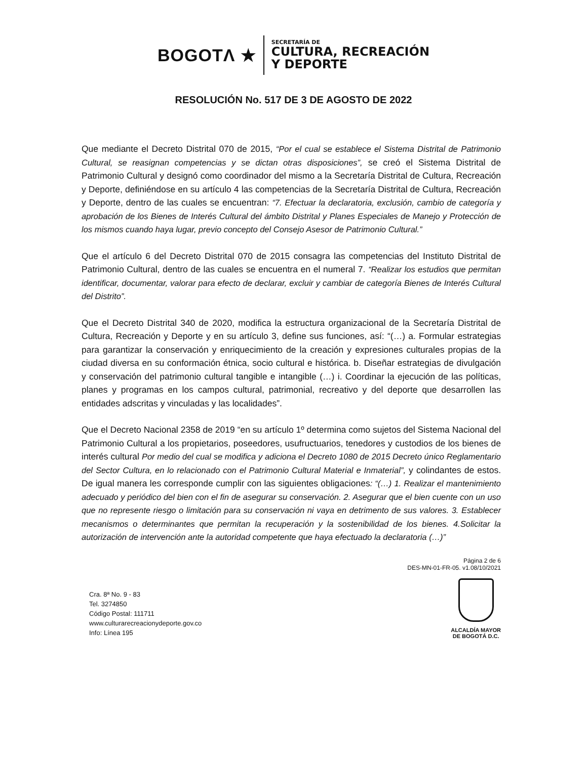BOGOTΛ ★
SECRETARÍA DE
CULTURA, RECREACIÓN
Y DEPORTE
RESOLUCIÓN No. 517 DE 3 DE AGOSTO DE 2022
Que mediante el Decreto Distrital 070 de 2015, “Por el cual se establece el Sistema Distrital de Patrimonio Cultural, se reasignan competencias y se dictan otras disposiciones”, se creó el Sistema Distrital de Patrimonio Cultural y designó como coordinador del mismo a la Secretaría Distrital de Cultura, Recreación y Deporte, definiéndose en su artículo 4 las competencias de la Secretaría Distrital de Cultura, Recreación y Deporte, dentro de las cuales se encuentran: “7. Efectuar la declaratoria, exclusión, cambio de categoría y aprobación de los Bienes de Interés Cultural del ámbito Distrital y Planes Especiales de Manejo y Protección de los mismos cuando haya lugar, previo concepto del Consejo Asesor de Patrimonio Cultural.”
Que el artículo 6 del Decreto Distrital 070 de 2015 consagra las competencias del Instituto Distrital de Patrimonio Cultural, dentro de las cuales se encuentra en el numeral 7. “Realizar los estudios que permitan identificar, documentar, valorar para efecto de declarar, excluir y cambiar de categoría Bienes de Interés Cultural del Distrito”.
Que el Decreto Distrital 340 de 2020, modifica la estructura organizacional de la Secretaría Distrital de Cultura, Recreación y Deporte y en su artículo 3, define sus funciones, así: “(…) a. Formular estrategias para garantizar la conservación y enriquecimiento de la creación y expresiones culturales propias de la ciudad diversa en su conformación étnica, socio cultural e histórica. b. Diseñar estrategias de divulgación y conservación del patrimonio cultural tangible e intangible (…) i. Coordinar la ejecución de las políticas, planes y programas en los campos cultural, patrimonial, recreativo y del deporte que desarrollen las entidades adscritas y vinculadas y las localidades”.
Que el Decreto Nacional 2358 de 2019 “en su artículo 1º determina como sujetos del Sistema Nacional del Patrimonio Cultural a los propietarios, poseedores, usufructuarios, tenedores y custodios de los bienes de interés cultural Por medio del cual se modifica y adiciona el Decreto 1080 de 2015 Decreto único Reglamentario del Sector Cultura, en lo relacionado con el Patrimonio Cultural Material e Inmaterial”, y colindantes de estos. De igual manera les corresponde cumplir con las siguientes obligaciones: “(…) 1. Realizar el mantenimiento adecuado y periódico del bien con el fin de asegurar su conservación. 2. Asegurar que el bien cuente con un uso que no represente riesgo o limitación para su conservación ni vaya en detrimento de sus valores. 3. Establecer mecanismos o determinantes que permitan la recuperación y la sostenibilidad de los bienes. 4.Solicitar la autorización de intervención ante la autoridad competente que haya efectuado la declaratoria (…)”
Página 2 de 6
DES-MN-01-FR-05. v1.08/10/2021
Cra. 8ª No. 9 - 83
Tel. 3274850
Código Postal: 111711
www.culturarecreacionydeporte.gov.co
Info: Línea 195
ALCALDÍA MAYOR
DE BOGOTÁ D.C.